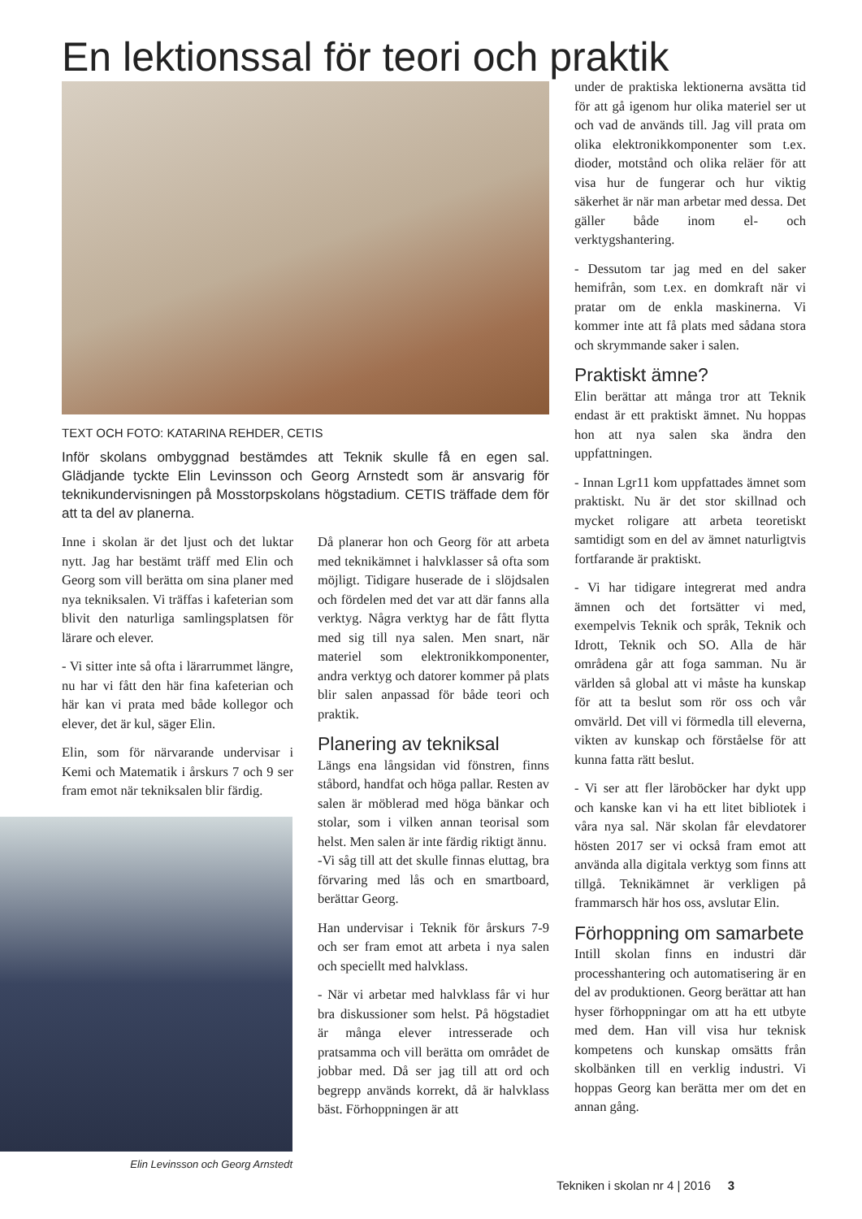En lektionssal för teori och praktik
TEXT OCH FOTO: KATARINA REHDER, CETIS
Inför skolans ombyggnad bestämdes att Teknik skulle få en egen sal. Glädjande tyckte Elin Levinsson och Georg Arnstedt som är ansvarig för teknikundervisningen på Mosstorpskolans högstadium. CETIS träffade dem för att ta del av planerna.
Inne i skolan är det ljust och det luktar nytt. Jag har bestämt träff med Elin och Georg som vill berätta om sina planer med nya tekniksalen. Vi träffas i kafeterian som blivit den naturliga samlingsplatsen för lärare och elever.
- Vi sitter inte så ofta i lärarrummet längre, nu har vi fått den här fina kafeterian och här kan vi prata med både kollegor och elever, det är kul, säger Elin.
Elin, som för närvarande undervisar i Kemi och Matematik i årskurs 7 och 9 ser fram emot när tekniksalen blir färdig.
Elin Levinsson och Georg Arnstedt
Då planerar hon och Georg för att arbeta med teknikämnet i halvklasser så ofta som möjligt. Tidigare huserade de i slöjdsalen och fördelen med det var att där fanns alla verktyg. Några verktyg har de fått flytta med sig till nya salen. Men snart, när materiel som elektronikkomponenter, andra verktyg och datorer kommer på plats blir salen anpassad för både teori och praktik.
Planering av tekniksal
Längs ena långsidan vid fönstren, finns ståbord, handfat och höga pallar. Resten av salen är möblerad med höga bänkar och stolar, som i vilken annan teorisal som helst. Men salen är inte färdig riktigt ännu.
-Vi såg till att det skulle finnas eluttag, bra förvaring med lås och en smartboard, berättar Georg.
Han undervisar i Teknik för årskurs 7-9 och ser fram emot att arbeta i nya salen och speciellt med halvklass.
- När vi arbetar med halvklass får vi hur bra diskussioner som helst. På högstadiet är många elever intresserade och pratsamma och vill berätta om området de jobbar med. Då ser jag till att ord och begrepp används korrekt, då är halvklass bäst. Förhoppningen är att
under de praktiska lektionerna avsätta tid för att gå igenom hur olika materiel ser ut och vad de används till. Jag vill prata om olika elektronikkomponenter som t.ex. dioder, motstånd och olika reläer för att visa hur de fungerar och hur viktig säkerhet är när man arbetar med dessa. Det gäller både inom el- och verktygshantering.
- Dessutom tar jag med en del saker hemifrån, som t.ex. en domkraft när vi pratar om de enkla maskinerna. Vi kommer inte att få plats med sådana stora och skrymmande saker i salen.
Praktiskt ämne?
Elin berättar att många tror att Teknik endast är ett praktiskt ämnet. Nu hoppas hon att nya salen ska ändra den uppfattningen.
- Innan Lgr11 kom uppfattades ämnet som praktiskt. Nu är det stor skillnad och mycket roligare att arbeta teoretiskt samtidigt som en del av ämnet naturligtvis fortfarande är praktiskt.
- Vi har tidigare integrerat med andra ämnen och det fortsätter vi med, exempelvis Teknik och språk, Teknik och Idrott, Teknik och SO. Alla de här områdena går att foga samman. Nu är världen så global att vi måste ha kunskap för att ta beslut som rör oss och vår omvärld. Det vill vi förmedla till eleverna, vikten av kunskap och förståelse för att kunna fatta rätt beslut.
- Vi ser att fler läroböcker har dykt upp och kanske kan vi ha ett litet bibliotek i våra nya sal. När skolan får elevdatorer hösten 2017 ser vi också fram emot att använda alla digitala verktyg som finns att tillgå. Teknikämnet är verkligen på frammarsch här hos oss, avslutar Elin.
Förhoppning om samarbete
Intill skolan finns en industri där processhantering och automatisering är en del av produktionen. Georg berättar att han hyser förhoppningar om att ha ett utbyte med dem. Han vill visa hur teknisk kompetens och kunskap omsätts från skolbänken till en verklig industri. Vi hoppas Georg kan berätta mer om det en annan gång.
Tekniken i skolan nr 4 | 2016 3